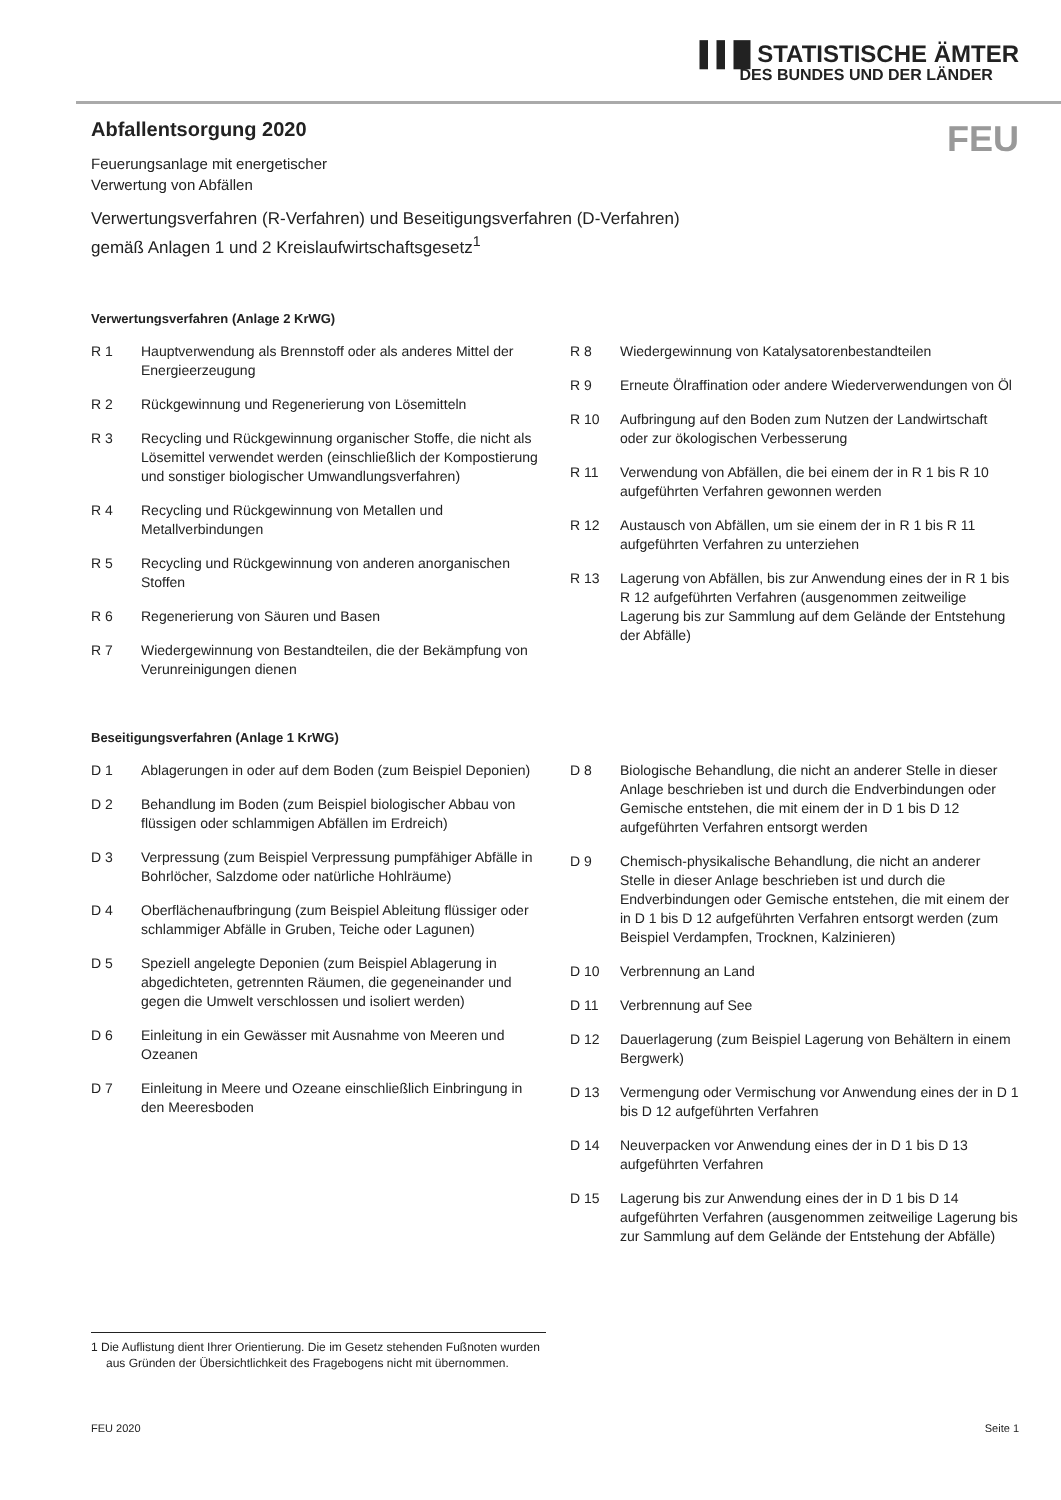▌▌█ STATISTISCHE ÄMTER
DES BUNDES UND DER LÄNDER
Abfallentsorgung 2020
FEU
Feuerungsanlage mit energetischer
Verwertung von Abfällen
Verwertungsverfahren (R-Verfahren) und Beseitigungsverfahren (D-Verfahren)
gemäß Anlagen 1 und 2 Kreislaufwirtschaftsgesetz<sup>1</sup>
Verwertungsverfahren (Anlage 2 KrWG)
R 1 Hauptverwendung als Brennstoff oder als anderes Mittel der Energieerzeugung
R 2 Rückgewinnung und Regenerierung von Lösemitteln
R 3 Recycling und Rückgewinnung organischer Stoffe, die nicht als Lösemittel verwendet werden (einschließlich der Kompostierung und sonstiger biologischer Umwandlungsverfahren)
R 4 Recycling und Rückgewinnung von Metallen und Metallverbindungen
R 5 Recycling und Rückgewinnung von anderen anorganischen Stoffen
R 6 Regenerierung von Säuren und Basen
R 7 Wiedergewinnung von Bestandteilen, die der Bekämpfung von Verunreinigungen dienen
R 8 Wiedergewinnung von Katalysatorenbestandteilen
R 9 Erneute Ölraffination oder andere Wiederverwendungen von Öl
R 10 Aufbringung auf den Boden zum Nutzen der Landwirtschaft oder zur ökologischen Verbesserung
R 11 Verwendung von Abfällen, die bei einem der in R 1 bis R 10 aufgeführten Verfahren gewonnen werden
R 12 Austausch von Abfällen, um sie einem der in R 1 bis R 11 aufgeführten Verfahren zu unterziehen
R 13 Lagerung von Abfällen, bis zur Anwendung eines der in R 1 bis R 12 aufgeführten Verfahren (ausgenommen zeitweilige Lagerung bis zur Sammlung auf dem Gelände der Entstehung der Abfälle)
Beseitigungsverfahren (Anlage 1 KrWG)
D 1 Ablagerungen in oder auf dem Boden (zum Beispiel Deponien)
D 2 Behandlung im Boden (zum Beispiel biologischer Abbau von flüssigen oder schlammigen Abfällen im Erdreich)
D 3 Verpressung (zum Beispiel Verpressung pumpfähiger Abfälle in Bohrlöcher, Salzdome oder natürliche Hohlräume)
D 4 Oberflächenaufbringung (zum Beispiel Ableitung flüssiger oder schlammiger Abfälle in Gruben, Teiche oder Lagunen)
D 5 Speziell angelegte Deponien (zum Beispiel Ablagerung in abgedichteten, getrennten Räumen, die gegeneinander und gegen die Umwelt verschlossen und isoliert werden)
D 6 Einleitung in ein Gewässer mit Ausnahme von Meeren und Ozeanen
D 7 Einleitung in Meere und Ozeane einschließlich Einbringung in den Meeresboden
D 8 Biologische Behandlung, die nicht an anderer Stelle in dieser Anlage beschrieben ist und durch die Endverbindungen oder Gemische entstehen, die mit einem der in D 1 bis D 12 aufgeführten Verfahren entsorgt werden
D 9 Chemisch-physikalische Behandlung, die nicht an anderer Stelle in dieser Anlage beschrieben ist und durch die Endverbindungen oder Gemische entstehen, die mit einem der in D 1 bis D 12 aufgeführten Verfahren entsorgt werden (zum Beispiel Verdampfen, Trocknen, Kalzinieren)
D 10 Verbrennung an Land
D 11 Verbrennung auf See
D 12 Dauerlagerung (zum Beispiel Lagerung von Behältern in einem Bergwerk)
D 13 Vermengung oder Vermischung vor Anwendung eines der in D 1 bis D 12 aufgeführten Verfahren
D 14 Neuverpacken vor Anwendung eines der in D 1 bis D 13 aufgeführten Verfahren
D 15 Lagerung bis zur Anwendung eines der in D 1 bis D 14 aufgeführten Verfahren (ausgenommen zeitweilige Lagerung bis zur Sammlung auf dem Gelände der Entstehung der Abfälle)
1 Die Auflistung dient Ihrer Orientierung. Die im Gesetz stehenden Fußnoten wurden aus Gründen der Übersichtlichkeit des Fragebogens nicht mit übernommen.
FEU 2020 Seite 1